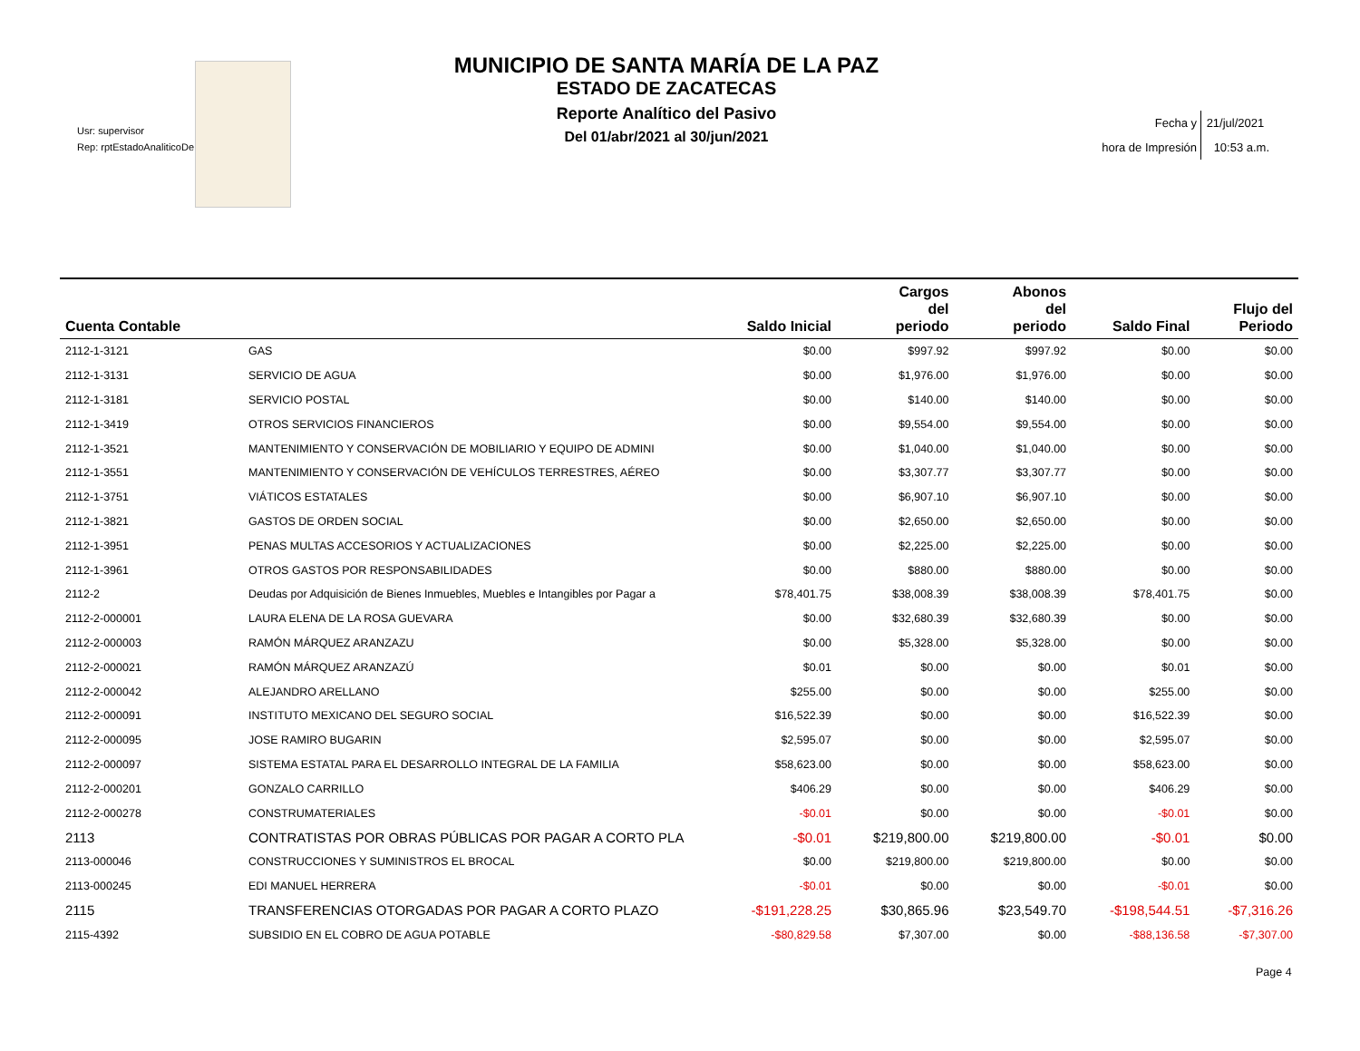Usr: supervisor
Rep: rptEstadoAnaliticoDe
MUNICIPIO DE SANTA MARÍA DE LA PAZ
ESTADO DE ZACATECAS
Reporte Analítico del Pasivo
Del 01/abr/2021 al 30/jun/2021
Fecha y 21/jul/2021
hora de Impresión 10:53 a.m.
| Cuenta Contable | | Saldo Inicial | Cargos del periodo | Abonos del periodo | Saldo Final | Flujo del Periodo |
| --- | --- | --- | --- | --- | --- | --- |
| 2112-1-3121 | GAS | $0.00 | $997.92 | $997.92 | $0.00 | $0.00 |
| 2112-1-3131 | SERVICIO DE AGUA | $0.00 | $1,976.00 | $1,976.00 | $0.00 | $0.00 |
| 2112-1-3181 | SERVICIO POSTAL | $0.00 | $140.00 | $140.00 | $0.00 | $0.00 |
| 2112-1-3419 | OTROS SERVICIOS FINANCIEROS | $0.00 | $9,554.00 | $9,554.00 | $0.00 | $0.00 |
| 2112-1-3521 | MANTENIMIENTO Y CONSERVACIÓN DE MOBILIARIO Y EQUIPO DE ADMINI | $0.00 | $1,040.00 | $1,040.00 | $0.00 | $0.00 |
| 2112-1-3551 | MANTENIMIENTO Y CONSERVACIÓN DE VEHÍCULOS TERRESTRES, AÉREO | $0.00 | $3,307.77 | $3,307.77 | $0.00 | $0.00 |
| 2112-1-3751 | VIÁTICOS ESTATALES | $0.00 | $6,907.10 | $6,907.10 | $0.00 | $0.00 |
| 2112-1-3821 | GASTOS DE ORDEN SOCIAL | $0.00 | $2,650.00 | $2,650.00 | $0.00 | $0.00 |
| 2112-1-3951 | PENAS MULTAS ACCESORIOS Y ACTUALIZACIONES | $0.00 | $2,225.00 | $2,225.00 | $0.00 | $0.00 |
| 2112-1-3961 | OTROS GASTOS POR RESPONSABILIDADES | $0.00 | $880.00 | $880.00 | $0.00 | $0.00 |
| 2112-2 | Deudas por Adquisición de Bienes Inmuebles, Muebles e Intangibles por Pagar a | $78,401.75 | $38,008.39 | $38,008.39 | $78,401.75 | $0.00 |
| 2112-2-000001 | LAURA ELENA DE LA ROSA GUEVARA | $0.00 | $32,680.39 | $32,680.39 | $0.00 | $0.00 |
| 2112-2-000003 | RAMÓN MÁRQUEZ ARANZAZU | $0.00 | $5,328.00 | $5,328.00 | $0.00 | $0.00 |
| 2112-2-000021 | RAMÓN MÁRQUEZ ARANZAZÚ | $0.01 | $0.00 | $0.00 | $0.01 | $0.00 |
| 2112-2-000042 | ALEJANDRO ARELLANO | $255.00 | $0.00 | $0.00 | $255.00 | $0.00 |
| 2112-2-000091 | INSTITUTO MEXICANO DEL SEGURO SOCIAL | $16,522.39 | $0.00 | $0.00 | $16,522.39 | $0.00 |
| 2112-2-000095 | JOSE RAMIRO BUGARIN | $2,595.07 | $0.00 | $0.00 | $2,595.07 | $0.00 |
| 2112-2-000097 | SISTEMA ESTATAL PARA EL DESARROLLO INTEGRAL DE LA FAMILIA | $58,623.00 | $0.00 | $0.00 | $58,623.00 | $0.00 |
| 2112-2-000201 | GONZALO CARRILLO | $406.29 | $0.00 | $0.00 | $406.29 | $0.00 |
| 2112-2-000278 | CONSTRUMATERIALES | -$0.01 | $0.00 | $0.00 | -$0.01 | $0.00 |
| 2113 | CONTRATISTAS POR OBRAS PÚBLICAS POR PAGAR A CORTO PLA | -$0.01 | $219,800.00 | $219,800.00 | -$0.01 | $0.00 |
| 2113-000046 | CONSTRUCCIONES Y SUMINISTROS EL BROCAL | $0.00 | $219,800.00 | $219,800.00 | $0.00 | $0.00 |
| 2113-000245 | EDI MANUEL HERRERA | -$0.01 | $0.00 | $0.00 | -$0.01 | $0.00 |
| 2115 | TRANSFERENCIAS OTORGADAS POR PAGAR A CORTO PLAZO | -$191,228.25 | $30,865.96 | $23,549.70 | -$198,544.51 | -$7,316.26 |
| 2115-4392 | SUBSIDIO EN EL COBRO DE AGUA POTABLE | -$80,829.58 | $7,307.00 | $0.00 | -$88,136.58 | -$7,307.00 |
Page 4